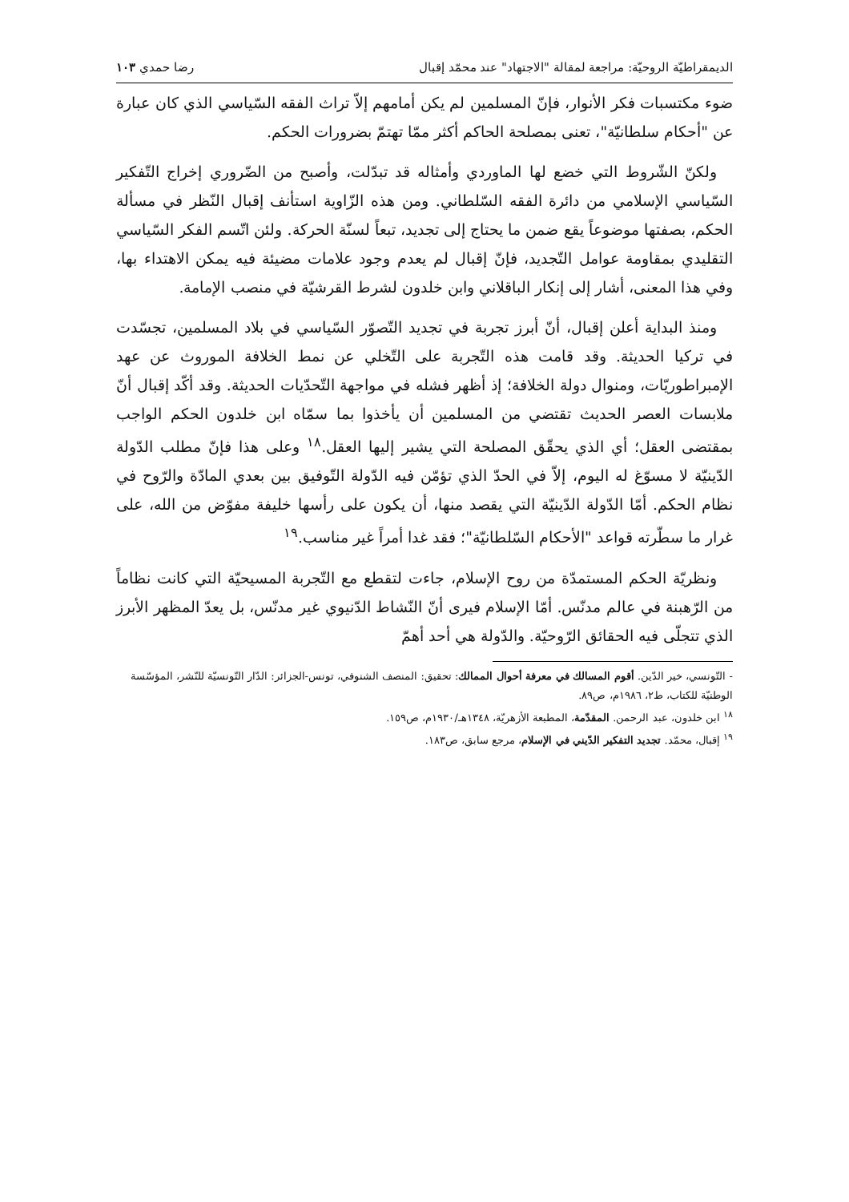الديمقراطيّة الروحيّة: مراجعة لمقالة "الاجتهاد" عند محمّد إقبال رضا حمدي ١٠٣
ضوء مكتسبات فكر الأنوار، فإنّ المسلمين لم يكن أمامهم إلاّ تراث الفقه السّياسي الذي كان عبارة عن "أحكام سلطانيّة"، تعنى بمصلحة الحاكم أكثر ممّا تهتمّ بضرورات الحكم.
ولكنّ الشّروط التي خضع لها الماوردي وأمثاله قد تبدّلت، وأصبح من الضّروري إخراج التّفكير السّياسي الإسلامي من دائرة الفقه السّلطاني. ومن هذه الزّاوية استأنف إقبال النّظر في مسألة الحكم، بصفتها موضوعاً يقع ضمن ما يحتاج إلى تجديد، تبعاً لسنّة الحركة. ولئن اتّسم الفكر السّياسي التقليدي بمقاومة عوامل التّجديد، فإنّ إقبال لم يعدم وجود علامات مضيئة فيه يمكن الاهتداء بها، وفي هذا المعنى، أشار إلى إنكار الباقلاني وابن خلدون لشرط القرشيّة في منصب الإمامة.
ومنذ البداية أعلن إقبال، أنّ أبرز تجربة في تجديد التّصوّر السّياسي في بلاد المسلمين، تجسّدت في تركيا الحديثة. وقد قامت هذه التّجربة على التّخلي عن نمط الخلافة الموروث عن عهد الإمبراطوريّات، ومنوال دولة الخلافة؛ إذ أظهر فشله في مواجهة التّحدّيات الحديثة. وقد أكّد إقبال أنّ ملابسات العصر الحديث تقتضي من المسلمين أن يأخذوا بما سمّاه ابن خلدون الحكم الواجب بمقتضى العقل؛ أي الذي يحقّق المصلحة التي يشير إليها العقل.<sup>١٨</sup> وعلى هذا فإنّ مطلب الدّولة الدّينيّة لا مسوّغ له اليوم، إلاّ في الحدّ الذي تؤمّن فيه الدّولة التّوفيق بين بعدي المادّة والرّوح في نظام الحكم. أمّا الدّولة الدّينيّة التي يقصد منها، أن يكون على رأسها خليفة مفوّض من الله، على غرار ما سطّرته قواعد "الأحكام السّلطانيّة"؛ فقد غدا أمراً غير مناسب.<sup>١٩</sup>
ونظريّة الحكم المستمدّة من روح الإسلام، جاءت لتقطع مع التّجربة المسيحيّة التي كانت نظاماً من الرّهبنة في عالم مدنّس. أمّا الإسلام فيرى أنّ النّشاط الدّنيوي غير مدنّس، بل يعدّ المظهر الأبرز الذي تتجلّى فيه الحقائق الرّوحيّة. والدّولة هي أحد أهمّ
- التّونسي، خير الدّين. أقوم المسالك في معرفة أحوال الممالك: تحقيق: المنصف الشنوفي، تونس-الجزائر: الدّار التّونسيّة للنّشر، المؤسّسة الوطنيّة للكتاب، ط٢، ١٩٨٦م، ص٨٩.
<sup>١٨</sup> ابن خلدون، عبد الرحمن. المقدّمة، المطبعة الأزهريّة، ١٣٤٨هـ/١٩٣٠م، ص١٥٩.
<sup>١٩</sup> إقبال، محمّد. تجديد التفكير الدّيني في الإسلام، مرجع سابق، ص١٨٣.